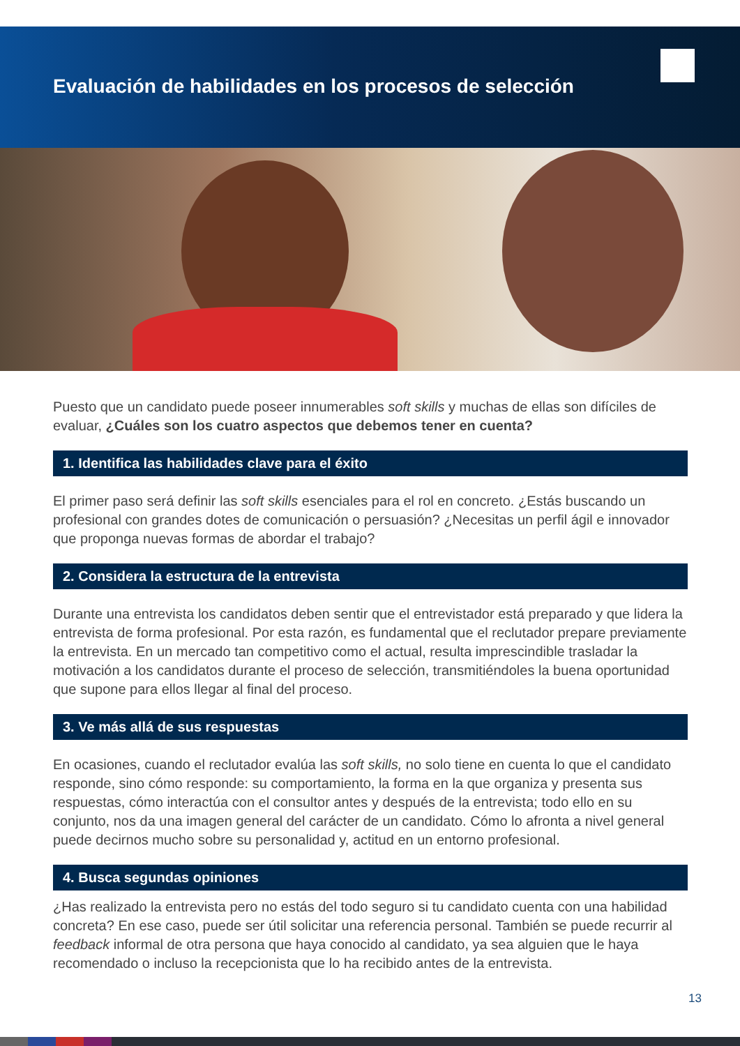Evaluación de habilidades en los procesos de selección
Puesto que un candidato puede poseer innumerables soft skills y muchas de ellas son difíciles de evaluar, ¿Cuáles son los cuatro aspectos que debemos tener en cuenta?
1. Identifica las habilidades clave para el éxito
El primer paso será definir las soft skills esenciales para el rol en concreto. ¿Estás buscando un profesional con grandes dotes de comunicación o persuasión? ¿Necesitas un perfil ágil e innovador que proponga nuevas formas de abordar el trabajo?
2. Considera la estructura de la entrevista
Durante una entrevista los candidatos deben sentir que el entrevistador está preparado y que lidera la entrevista de forma profesional. Por esta razón, es fundamental que el reclutador prepare previamente la entrevista. En un mercado tan competitivo como el actual, resulta imprescindible trasladar la motivación a los candidatos durante el proceso de selección, transmitiéndoles la buena oportunidad que supone para ellos llegar al final del proceso.
3. Ve más allá de sus respuestas
En ocasiones, cuando el reclutador evalúa las soft skills, no solo tiene en cuenta lo que el candidato responde, sino cómo responde: su comportamiento, la forma en la que organiza y presenta sus respuestas, cómo interactúa con el consultor antes y después de la entrevista; todo ello en su conjunto, nos da una imagen general del carácter de un candidato. Cómo lo afronta a nivel general puede decirnos mucho sobre su personalidad y, actitud en un entorno profesional.
4. Busca segundas opiniones
¿Has realizado la entrevista pero no estás del todo seguro si tu candidato cuenta con una habilidad concreta? En ese caso, puede ser útil solicitar una referencia personal. También se puede recurrir al feedback informal de otra persona que haya conocido al candidato, ya sea alguien que le haya recomendado o incluso la recepcionista que lo ha recibido antes de la entrevista.
13